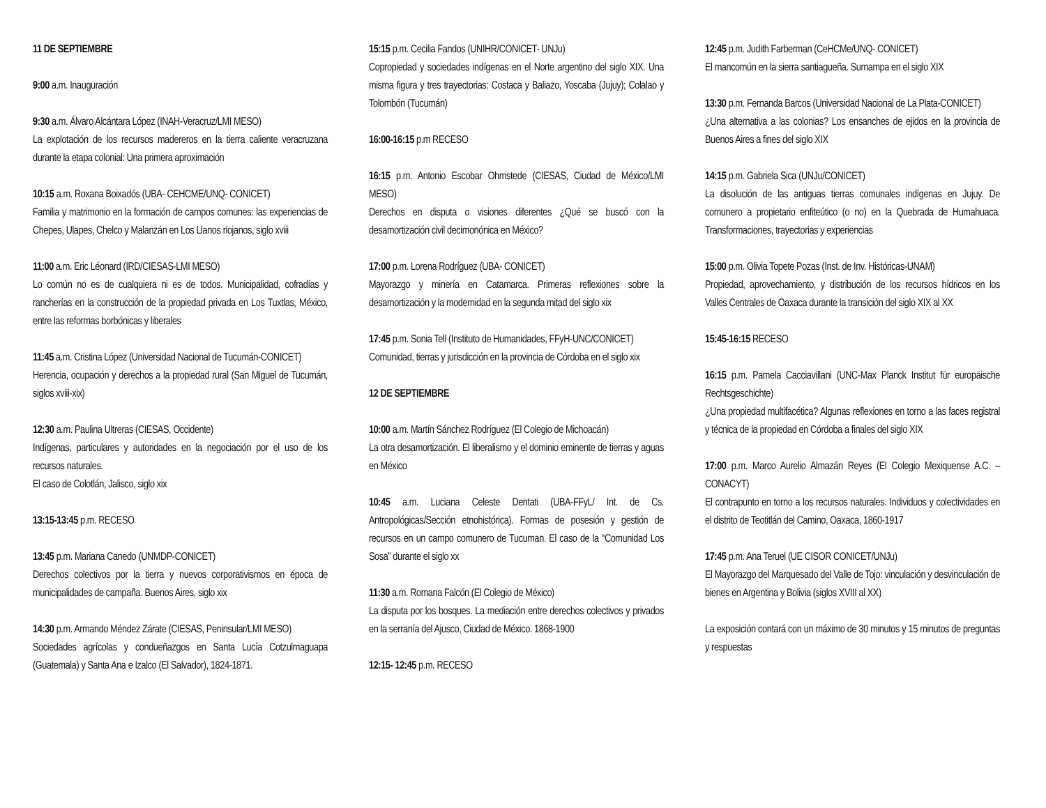11 DE SEPTIEMBRE
9:00 a.m. Inauguración
9:30 a.m. Álvaro Alcántara López (INAH-Veracruz/LMI MESO)
La explotación de los recursos madereros en la tierra caliente veracruzana durante la etapa colonial: Una primera aproximación
10:15 a.m. Roxana Boixadós (UBA- CEHCME/UNQ- CONICET)
Familia y matrimonio en la formación de campos comunes: las experiencias de Chepes, Ulapes, Chelco y Malanzán en Los Llanos riojanos, siglo xviii
11:00 a.m. Eric Léonard (IRD/CIESAS-LMI MESO)
Lo común no es de cualquiera ni es de todos. Municipalidad, cofradías y rancherías en la construcción de la propiedad privada en Los Tuxtlas, México, entre las reformas borbónicas y liberales
11:45 a.m. Cristina López (Universidad Nacional de Tucumán-CONICET)
Herencia, ocupación y derechos a la propiedad rural (San Miguel de Tucumán, siglos xviii-xix)
12:30 a.m. Paulina Ultreras (CIESAS, Occidente)
Indígenas, particulares y autoridades en la negociación por el uso de los recursos naturales.
El caso de Colotlán, Jalisco, siglo xix
13:15-13:45 p.m. RECESO
13:45 p.m. Mariana Canedo (UNMDP-CONICET)
Derechos colectivos por la tierra y nuevos corporativismos en época de municipalidades de campaña. Buenos Aires, siglo xix
14:30 p.m. Armando Méndez Zárate (CIESAS, Peninsular/LMI MESO)
Sociedades agrícolas y condueñazgos en Santa Lucía Cotzulmaguapa (Guatemala) y Santa Ana e Izalco (El Salvador), 1824-1871.
15:15 p.m. Cecilia Fandos (UNIHR/CONICET- UNJu)
Copropiedad y sociedades indígenas en el Norte argentino del siglo XIX. Una misma figura y tres trayectorias: Costaca y Baliazo, Yoscaba (Jujuy); Colalao y Tolombón (Tucumán)
16:00-16:15 p.m RECESO
16:15 p.m. Antonio Escobar Ohmstede (CIESAS, Ciudad de México/LMI MESO)
Derechos en disputa o visiones diferentes ¿Qué se buscó con la desamortización civil decimonónica en México?
17:00 p.m. Lorena Rodríguez (UBA- CONICET)
Mayorazgo y minería en Catamarca. Primeras reflexiones sobre la desamortización y la modernidad en la segunda mitad del siglo xix
17:45 p.m. Sonia Tell (Instituto de Humanidades, FFyH-UNC/CONICET)
Comunidad, tierras y jurisdicción en la provincia de Córdoba en el siglo xix
12 DE SEPTIEMBRE
10:00 a.m. Martín Sánchez Rodríguez (El Colegio de Michoacán)
La otra desamortización. El liberalismo y el dominio eminente de tierras y aguas en México
10:45 a.m. Luciana Celeste Dentati (UBA-FFyL/ Int. de Cs. Antropológicas/Sección etnohistórica). Formas de posesión y gestión de recursos en un campo comunero de Tucuman. El caso de la “Comunidad Los Sosa” durante el siglo xx
11:30 a.m. Romana Falcón (El Colegio de México)
La disputa por los bosques. La mediación entre derechos colectivos y privados en la serranía del Ajusco, Ciudad de México. 1868-1900
12:15- 12:45 p.m. RECESO
12:45 p.m. Judith Farberman (CeHCMe/UNQ- CONICET)
El mancomún en la sierra santiagueña. Sumampa en el siglo XIX
13:30 p.m. Fernanda Barcos (Universidad Nacional de La Plata-CONICET)
¿Una alternativa a las colonias? Los ensanches de ejidos en la provincia de Buenos Aires a fines del siglo XIX
14:15 p.m. Gabriela Sica (UNJu/CONICET)
La disolución de las antiguas tierras comunales indígenas en Jujuy. De comunero a propietario enfiteútico (o no) en la Quebrada de Humahuaca. Transformaciones, trayectorias y experiencias
15:00 p.m. Olivia Topete Pozas (Inst. de Inv. Históricas-UNAM)
Propiedad, aprovechamiento, y distribución de los recursos hídricos en los Valles Centrales de Oaxaca durante la transición del siglo XIX al XX
15:45-16:15 RECESO
16:15 p.m. Pamela Cacciavillani (UNC-Max Planck Institut für europäische Rechtsgeschichte)
¿Una propiedad multifacética? Algunas reflexiones en torno a las faces registral y técnica de la propiedad en Córdoba a finales del siglo XIX
17:00 p.m. Marco Aurelio Almazán Reyes (El Colegio Mexiquense A.C. – CONACYT)
El contrapunto en torno a los recursos naturales. Individuos y colectividades en el distrito de Teotitlán del Camino, Oaxaca, 1860-1917
17:45 p.m. Ana Teruel (UE CISOR CONICET/UNJu)
El Mayorazgo del Marquesado del Valle de Tojo: vinculación y desvinculación de bienes en Argentina y Bolivia (siglos XVIII al XX)
La exposición contará con un máximo de 30 minutos y 15 minutos de preguntas y respuestas